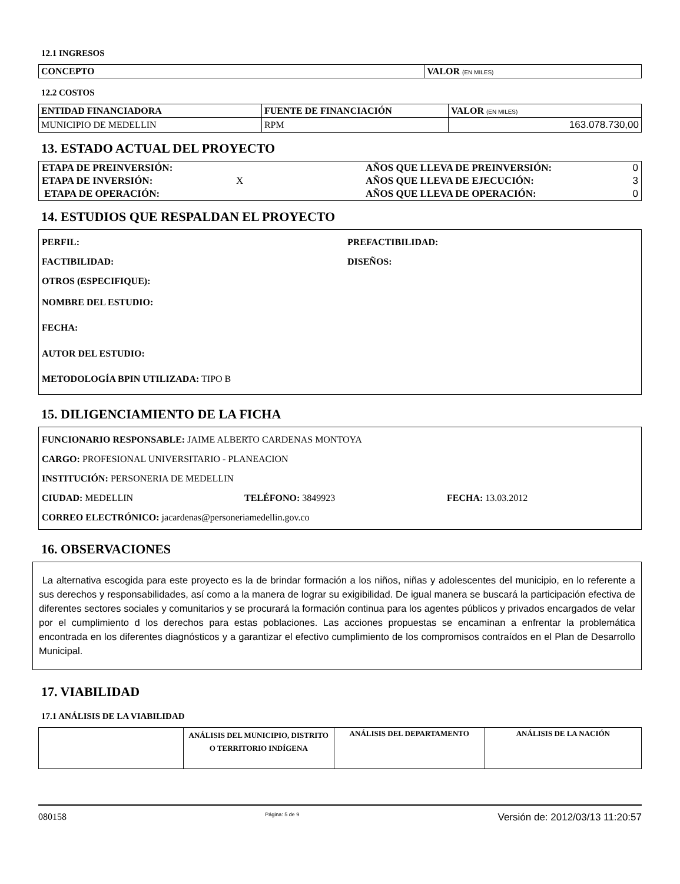12.1 INGRESOS
| CONCEPTO | VALOR (EN MILES) |
| --- | --- |
12.2 COSTOS
| ENTIDAD FINANCIADORA | FUENTE DE FINANCIACIÓN | VALOR (EN MILES) |
| --- | --- | --- |
| MUNICIPIO DE MEDELLIN | RPM | 163.078.730,00 |
13. ESTADO ACTUAL DEL PROYECTO
| ETAPA DE PREINVERSIÓN: | | AÑOS QUE LLEVA DE PREINVERSIÓN: | 0 |
| ETAPA DE INVERSIÓN: | X | AÑOS QUE LLEVA DE EJECUCIÓN: | 3 |
| ETAPA DE OPERACIÓN: | | AÑOS QUE LLEVA DE OPERACIÓN: | 0 |
14. ESTUDIOS QUE RESPALDAN EL PROYECTO
PERFIL: PREFACTIBILIDAD:
FACTIBILIDAD: DISEÑOS:
OTROS (ESPECIFIQUE):
NOMBRE DEL ESTUDIO:
FECHA:
AUTOR DEL ESTUDIO:
METODOLOGÍA BPIN UTILIZADA: TIPO B
15. DILIGENCIAMIENTO DE LA FICHA
FUNCIONARIO RESPONSABLE: JAIME ALBERTO CARDENAS MONTOYA
CARGO: PROFESIONAL UNIVERSITARIO - PLANEACION
INSTITUCIÓN: PERSONERIA DE MEDELLIN
CIUDAD: MEDELLIN TELÉFONO: 3849923 FECHA: 13.03.2012
CORREO ELECTRÓNICO: jacardenas@personeriamedellin.gov.co
16. OBSERVACIONES
La alternativa escogida para este proyecto es la de brindar formación a los niños, niñas y adolescentes del municipio, en lo referente a sus derechos y responsabilidades, así como a la manera de lograr su exigibilidad. De igual manera se buscará la participación efectiva de diferentes sectores sociales y comunitarios y se procurará la formación continua para los agentes públicos y privados encargados de velar por el cumplimiento d los derechos para estas poblaciones. Las acciones propuestas se encaminan a enfrentar la problemática encontrada en los diferentes diagnósticos y a garantizar el efectivo cumplimiento de los compromisos contraídos en el Plan de Desarrollo Municipal.
17. VIABILIDAD
17.1 ANÁLISIS DE LA VIABILIDAD
| | ANÁLISIS DEL MUNICIPIO, DISTRITO O TERRITORIO INDÍGENA | ANÁLISIS DEL DEPARTAMENTO | ANÁLISIS DE LA NACIÓN |
080158 Página: 5 de 9 Versión de: 2012/03/13 11:20:57